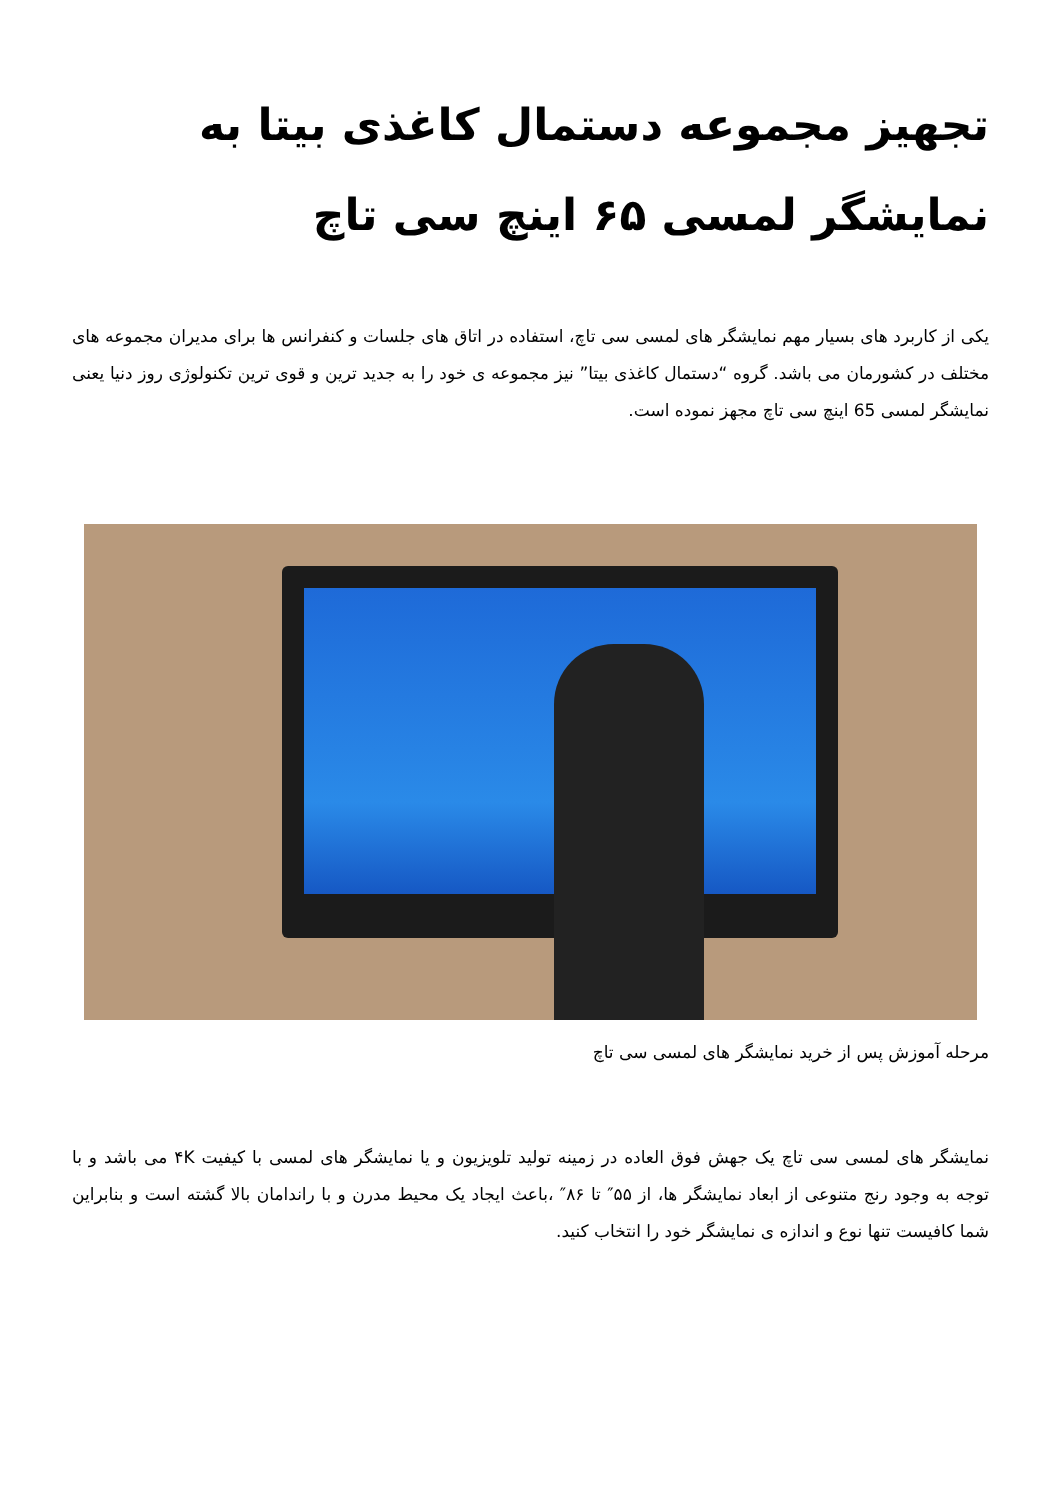تجهیز مجموعه دستمال کاغذی بیتا به نمایشگر لمسی ۶۵ اینچ سی تاچ
یکی از کاربرد های بسیار مهم نمایشگر های لمسی سی تاچ، استفاده در اتاق های جلسات و کنفرانس ها برای مدیران مجموعه های مختلف در کشورمان می باشد. گروه “دستمال کاغذی بیتا” نیز مجموعه ی خود را به جدید ترین و قوی ترین تکنولوژی روز دنیا یعنی نمایشگر لمسی 65 اینچ سی تاچ مجهز نموده است.
مرحله آموزش پس از خرید نمایشگر های لمسی سی تاچ
نمایشگر های لمسی سی تاچ یک جهش فوق العاده در زمینه تولید تلویزیون و یا نمایشگر های لمسی با کیفیت ۴K می باشد و با توجه به وجود رنج متنوعی از ابعاد نمایشگر ها، از ۵۵″ تا ۸۶″ ،باعث ایجاد یک محیط مدرن و با راندامان بالا گشته است و بنابراین شما کافیست تنها نوع و اندازه ی نمایشگر خود را انتخاب کنید.